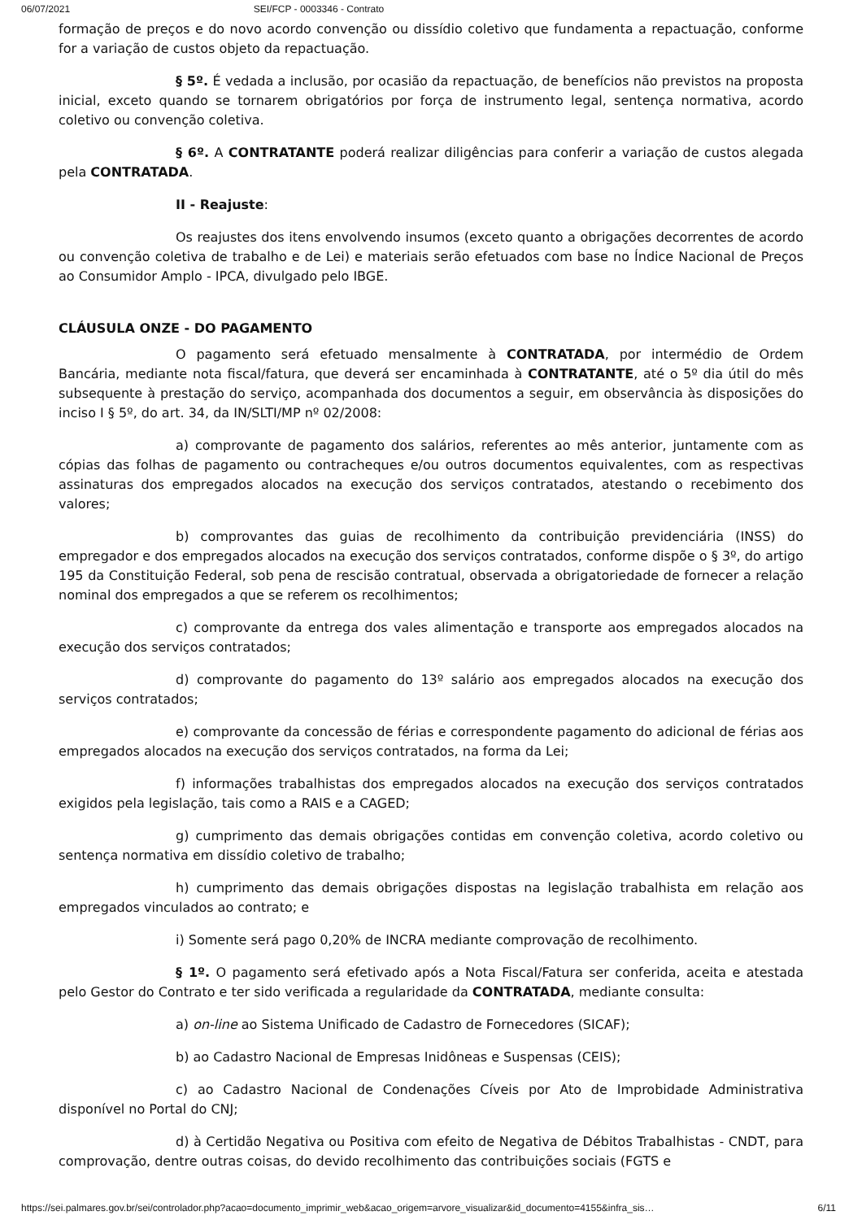06/07/2021 SEI/FCP - 0003346 - Contrato
formação de preços e do novo acordo convenção ou dissídio coletivo que fundamenta a repactuação, conforme for a variação de custos objeto da repactuação.
§ 5º. É vedada a inclusão, por ocasião da repactuação, de benefícios não previstos na proposta inicial, exceto quando se tornarem obrigatórios por força de instrumento legal, sentença normativa, acordo coletivo ou convenção coletiva.
§ 6º. A CONTRATANTE poderá realizar diligências para conferir a variação de custos alegada pela CONTRATADA.
II - Reajuste:
Os reajustes dos itens envolvendo insumos (exceto quanto a obrigações decorrentes de acordo ou convenção coletiva de trabalho e de Lei) e materiais serão efetuados com base no Índice Nacional de Preços ao Consumidor Amplo - IPCA, divulgado pelo IBGE.
CLÁUSULA ONZE - DO PAGAMENTO
O pagamento será efetuado mensalmente à CONTRATADA, por intermédio de Ordem Bancária, mediante nota fiscal/fatura, que deverá ser encaminhada à CONTRATANTE, até o 5º dia útil do mês subsequente à prestação do serviço, acompanhada dos documentos a seguir, em observância às disposições do inciso I § 5º, do art. 34, da IN/SLTI/MP nº 02/2008:
a) comprovante de pagamento dos salários, referentes ao mês anterior, juntamente com as cópias das folhas de pagamento ou contracheques e/ou outros documentos equivalentes, com as respectivas assinaturas dos empregados alocados na execução dos serviços contratados, atestando o recebimento dos valores;
b) comprovantes das guias de recolhimento da contribuição previdenciária (INSS) do empregador e dos empregados alocados na execução dos serviços contratados, conforme dispõe o § 3º, do artigo 195 da Constituição Federal, sob pena de rescisão contratual, observada a obrigatoriedade de fornecer a relação nominal dos empregados a que se referem os recolhimentos;
c) comprovante da entrega dos vales alimentação e transporte aos empregados alocados na execução dos serviços contratados;
d) comprovante do pagamento do 13º salário aos empregados alocados na execução dos serviços contratados;
e) comprovante da concessão de férias e correspondente pagamento do adicional de férias aos empregados alocados na execução dos serviços contratados, na forma da Lei;
f) informações trabalhistas dos empregados alocados na execução dos serviços contratados exigidos pela legislação, tais como a RAIS e a CAGED;
g) cumprimento das demais obrigações contidas em convenção coletiva, acordo coletivo ou sentença normativa em dissídio coletivo de trabalho;
h) cumprimento das demais obrigações dispostas na legislação trabalhista em relação aos empregados vinculados ao contrato; e
i) Somente será pago 0,20% de INCRA mediante comprovação de recolhimento.
§ 1º. O pagamento será efetivado após a Nota Fiscal/Fatura ser conferida, aceita e atestada pelo Gestor do Contrato e ter sido verificada a regularidade da CONTRATADA, mediante consulta:
a) on-line ao Sistema Unificado de Cadastro de Fornecedores (SICAF);
b) ao Cadastro Nacional de Empresas Inidôneas e Suspensas (CEIS);
c) ao Cadastro Nacional de Condenações Cíveis por Ato de Improbidade Administrativa disponível no Portal do CNJ;
d) à Certidão Negativa ou Positiva com efeito de Negativa de Débitos Trabalhistas - CNDT, para comprovação, dentre outras coisas, do devido recolhimento das contribuições sociais (FGTS e
https://sei.palmares.gov.br/sei/controlador.php?acao=documento_imprimir_web&acao_origem=arvore_visualizar&id_documento=4155&infra_sis… 6/11